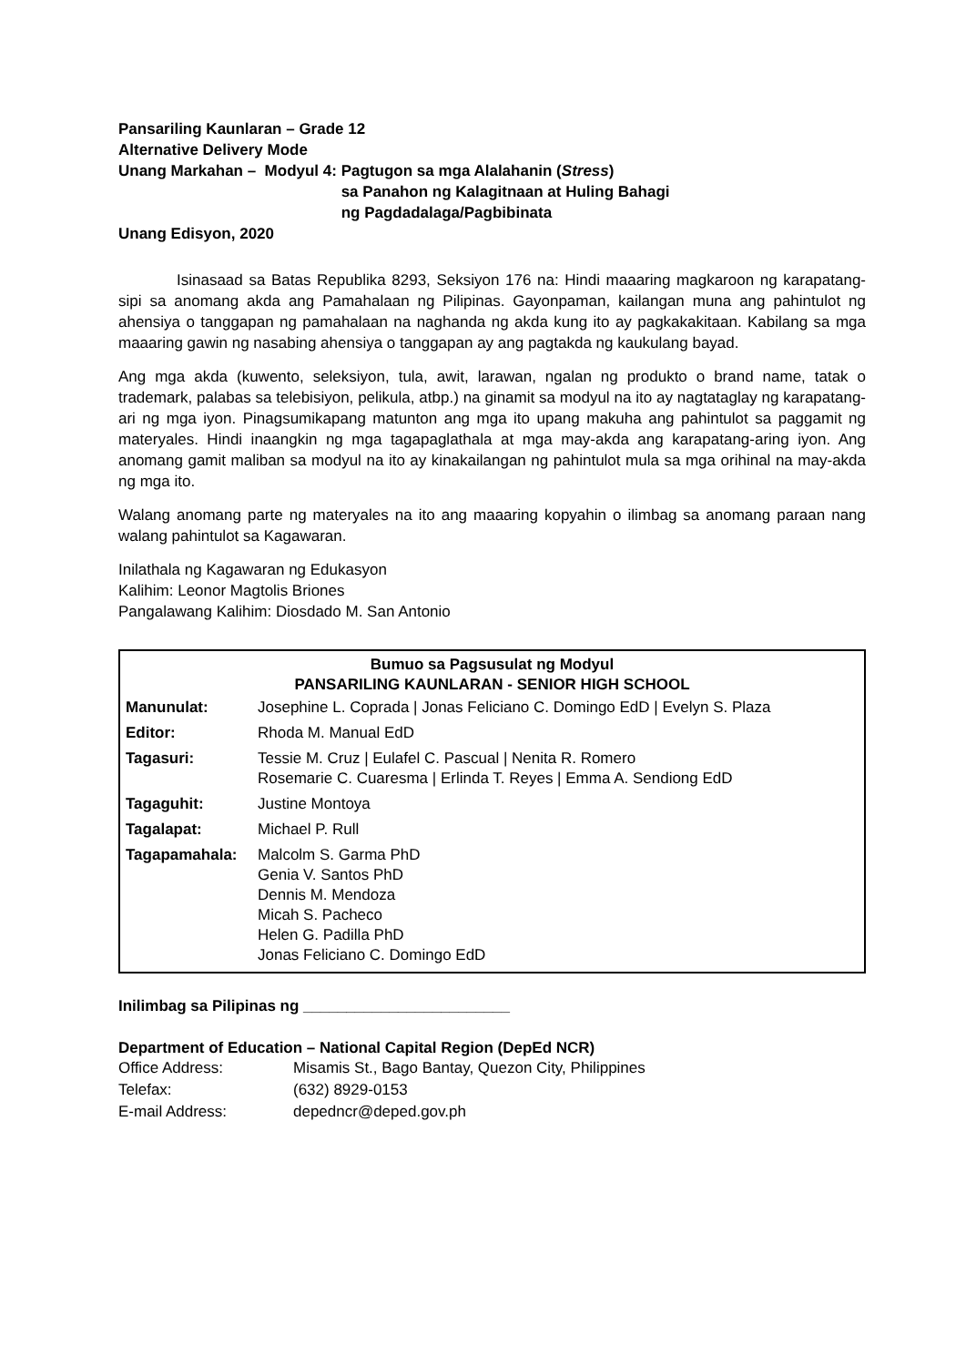Pansariling Kaunlaran – Grade 12
Alternative Delivery Mode
Unang Markahan – Modyul 4: Pagtugon sa mga Alalahanin (Stress)
sa Panahon ng Kalagitnaan at Huling Bahagi
ng Pagdadalaga/Pagbibinata
Unang Edisyon, 2020
Isinasaad sa Batas Republika 8293, Seksiyon 176 na: Hindi maaaring magkaroon ng karapatang-sipi sa anomang akda ang Pamahalaan ng Pilipinas. Gayonpaman, kailangan muna ang pahintulot ng ahensiya o tanggapan ng pamahalaan na naghanda ng akda kung ito ay pagkakakitaan. Kabilang sa mga maaaring gawin ng nasabing ahensiya o tanggapan ay ang pagtakda ng kaukulang bayad.
Ang mga akda (kuwento, seleksiyon, tula, awit, larawan, ngalan ng produkto o brand name, tatak o trademark, palabas sa telebisiyon, pelikula, atbp.) na ginamit sa modyul na ito ay nagtataglay ng karapatang-ari ng mga iyon. Pinagsumikapang matunton ang mga ito upang makuha ang pahintulot sa paggamit ng materyales. Hindi inaangkin ng mga tagapaglathala at mga may-akda ang karapatang-aring iyon. Ang anomang gamit maliban sa modyul na ito ay kinakailangan ng pahintulot mula sa mga orihinal na may-akda ng mga ito.
Walang anomang parte ng materyales na ito ang maaaring kopyahin o ilimbag sa anomang paraan nang walang pahintulot sa Kagawaran.
Inilathala ng Kagawaran ng Edukasyon
Kalihim: Leonor Magtolis Briones
Pangalawang Kalihim: Diosdado M. San Antonio
Bumuo sa Pagsusulat ng Modyul
PANSARILING KAUNLARAN - SENIOR HIGH SCHOOL
| Manunulat: | Josephine L. Coprada / Jonas Feliciano C. Domingo EdD / Evelyn S. Plaza |
| Editor: | Rhoda M. Manual EdD |
| Tagasuri: | Tessie M. Cruz / Eulafel C. Pascual / Nenita R. Romero Rosemarie C. Cuaresma / Erlinda T. Reyes / Emma A. Sendiong EdD |
| Tagaguhit: | Justine Montoya |
| Tagalapat: | Michael P. Rull |
| Tagapamahala: | Malcolm S. Garma PhD Genia V. Santos PhD Dennis M. Mendoza Micah S. Pacheco Helen G. Padilla PhD Jonas Feliciano C. Domingo EdD |
Inilimbag sa Pilipinas ng ________________________
Department of Education – National Capital Region (DepEd NCR)
| Office Address: | Misamis St., Bago Bantay, Quezon City, Philippines |
| Telefax: | (632) 8929-0153 |
| E-mail Address: | depedncr@deped.gov.ph |